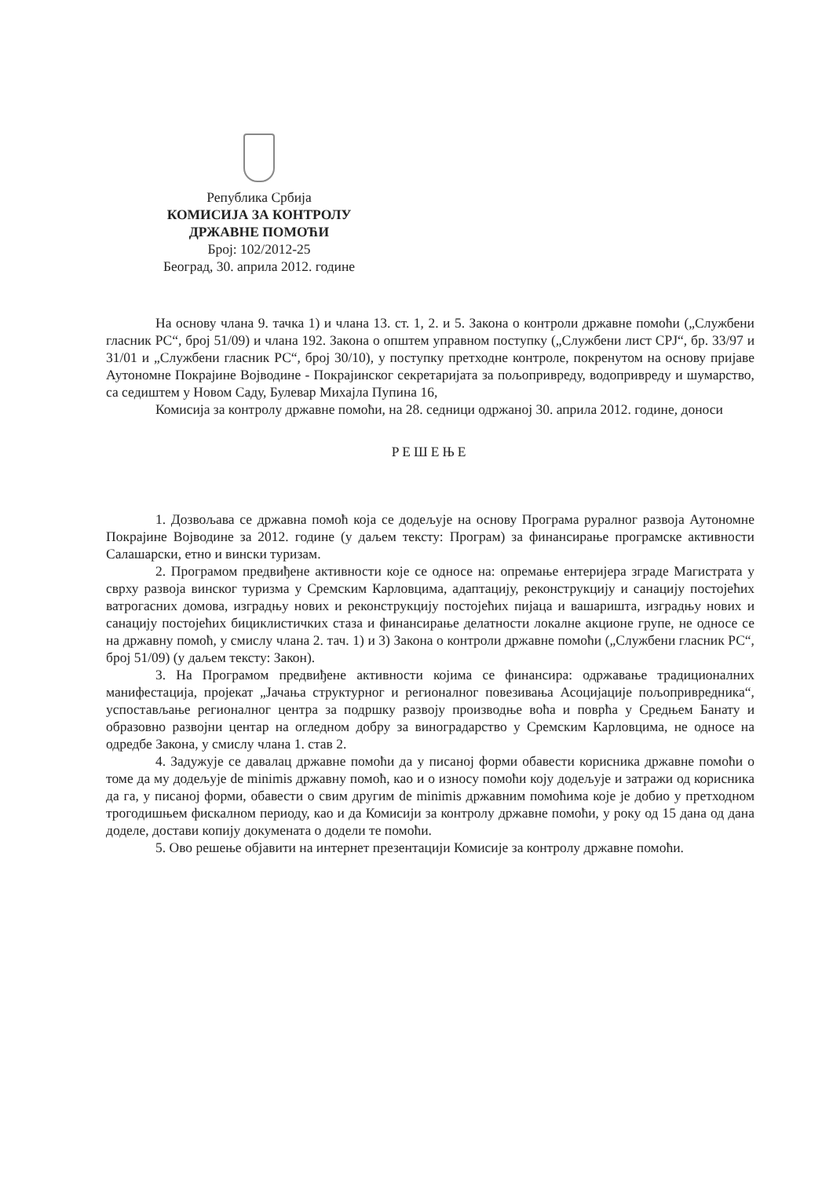Република Србија
КОМИСИЈА ЗА КОНТРОЛУ
ДРЖАВНЕ ПОМОЋИ
Број: 102/2012-25
Београд, 30. априла 2012. године
На основу члана 9. тачка 1) и члана 13. ст. 1, 2. и 5. Закона о контроли државне помоћи („Службени гласник РС“, број 51/09) и члана 192. Закона о општем управном поступку („Службени лист СРЈ“, бр. 33/97 и 31/01 и „Службени гласник РС“, број 30/10), у поступку претходне контроле, покренутом на основу пријаве Аутономне Покрајине Војводине - Покрајинског секретаријата за пољопривреду, водопривреду и шумарство, са седиштем у Новом Саду, Булевар Михајла Пупина 16,
Комисија за контролу државне помоћи, на 28. седници одржаној 30. априла 2012. године, доноси
РЕШЕЊЕ
1. Дозвољава се државна помоћ која се додељује на основу Програма руралног развоја Аутономне Покрајине Војводине за 2012. године (у даљем тексту: Програм) за финансирање програмске активности Салашарски, етно и вински туризам.
2. Програмом предвиђене активности које се односе на: опремање ентеријера зграде Магистрата у сврху развоја винског туризма у Сремским Карловцима, адаптацију, реконструкцију и санацију постојећих ватрогасних домова, изградњу нових и реконструкцију постојећих пијаца и вашаришта, изградњу нових и санацију постојећих бициклистичких стаза и финансирање делатности локалне акционе групе, не односе се на државну помоћ, у смислу члана 2. тач. 1) и 3) Закона о контроли државне помоћи („Службени гласник РС“, број 51/09) (у даљем тексту: Закон).
3. На Програмом предвиђене активности којима се финансира: одржавање традиционалних манифестација, пројекат „Јачања структурног и регионалног повезивања Асоцијације пољопривредника“, успостављање регионалног центра за подршку развоју производње воћа и поврћа у Средњем Банату и образовно развојни центар на огледном добру за виноградарство у Сремским Карловцима, не односе на одредбе Закона, у смислу члана 1. став 2.
4. Задужује се давалац државне помоћи да у писаној форми обавести корисника државне помоћи о томе да му додељује de minimis државну помоћ, као и о износу помоћи коју додељује и затражи од корисника да га, у писаној форми, обавести о свим другим de minimis државним помоћима које је добио у претходном трогодишњем фискалном периоду, као и да Комисији за контролу државне помоћи, у року од 15 дана од дана доделе, достави копију докумената о додели те помоћи.
5. Ово решење објавити на интернет презентацији Комисије за контролу државне помоћи.